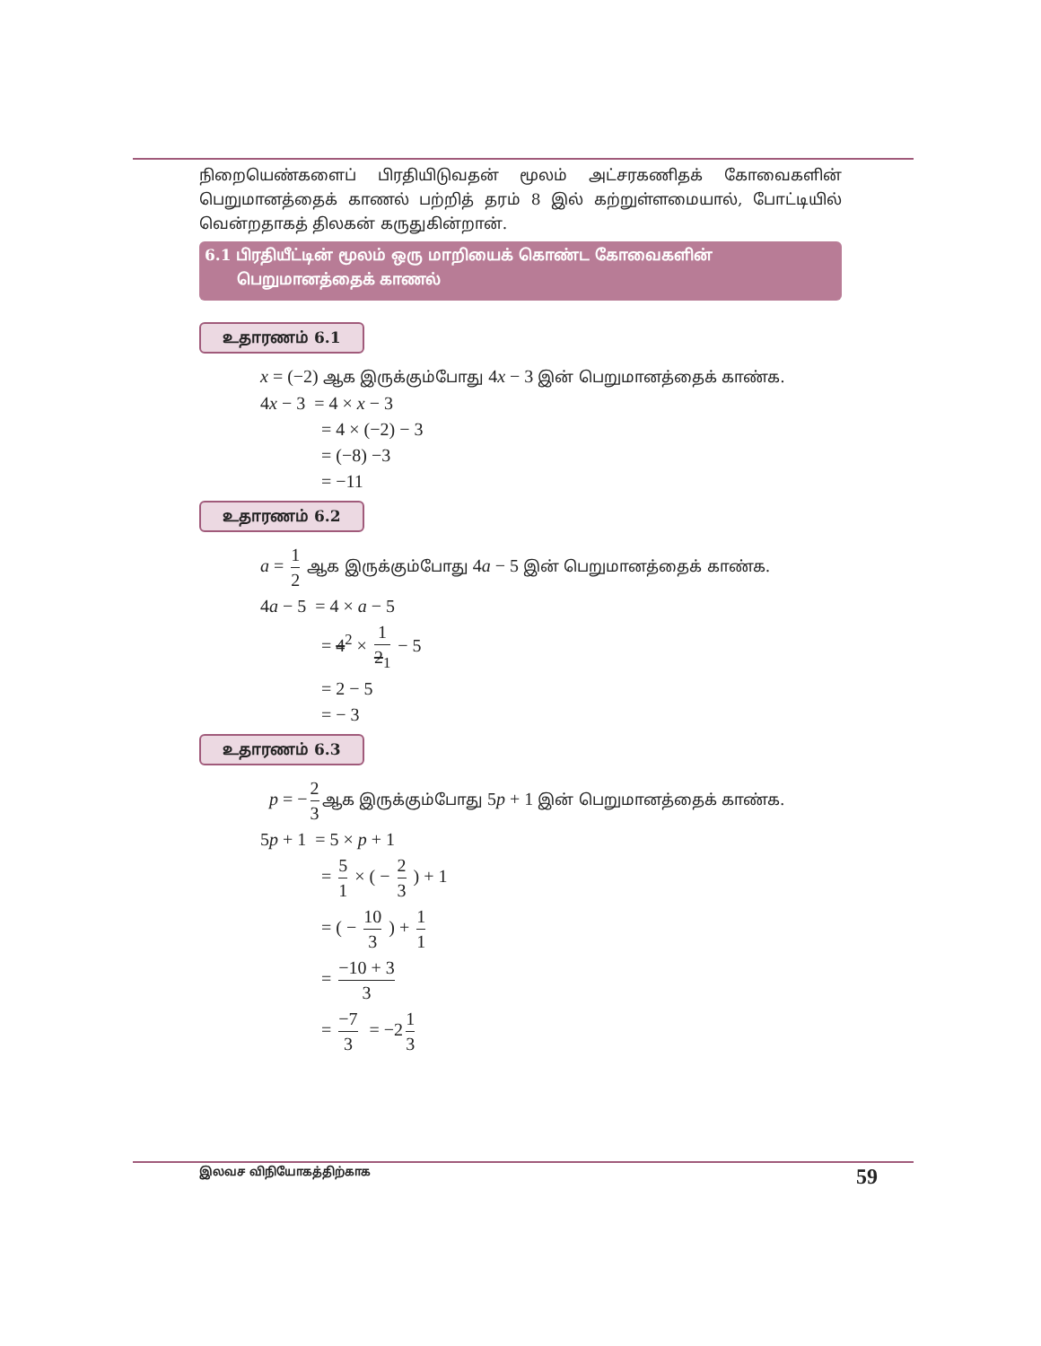நிறையெண்களைப் பிரதியிடுவதன் மூலம் அட்சரகணிதக் கோவைகளின் பெறுமானத்தைக் காணல் பற்றித் தரம் 8 இல் கற்றுள்ளமையால், போட்டியில் வென்றதாகத் திலகன் கருதுகின்றான்.
6.1 பிரதியீட்டின் மூலம் ஒரு மாறியைக் கொண்ட கோவைகளின்
பெறுமானத்தைக் காணல்
உதாரணம் 6.1
x = (−2) ஆக இருக்கும்போது 4x − 3 இன் பெறுமானத்தைக் காண்க.
4x − 3 = 4 × x − 3
= 4 × (−2) − 3
= (−8) −3
= −11
உதாரணம் 6.2
a = 1 2 ஆக இருக்கும்போது 4a − 5 இன் பெறுமானத்தைக் காண்க.
4a − 5 = 4 × a − 5
= 4<sup>2</sup> × 1 2<sub>1</sub> − 5
= 2 − 5
= − 3
உதாரணம் 6.3
p = − 2 3 ஆக இருக்கும்போது 5p + 1 இன் பெறுமானத்தைக் காண்க.
5p + 1 = 5 × p + 1
= 5 1 × ( − 2 3 ) + 1
= ( − 10 3 ) + 1 1
= −10 + 3 3
= −7 3 = −2 1 3
இலவச விநியோகத்திற்காக 59